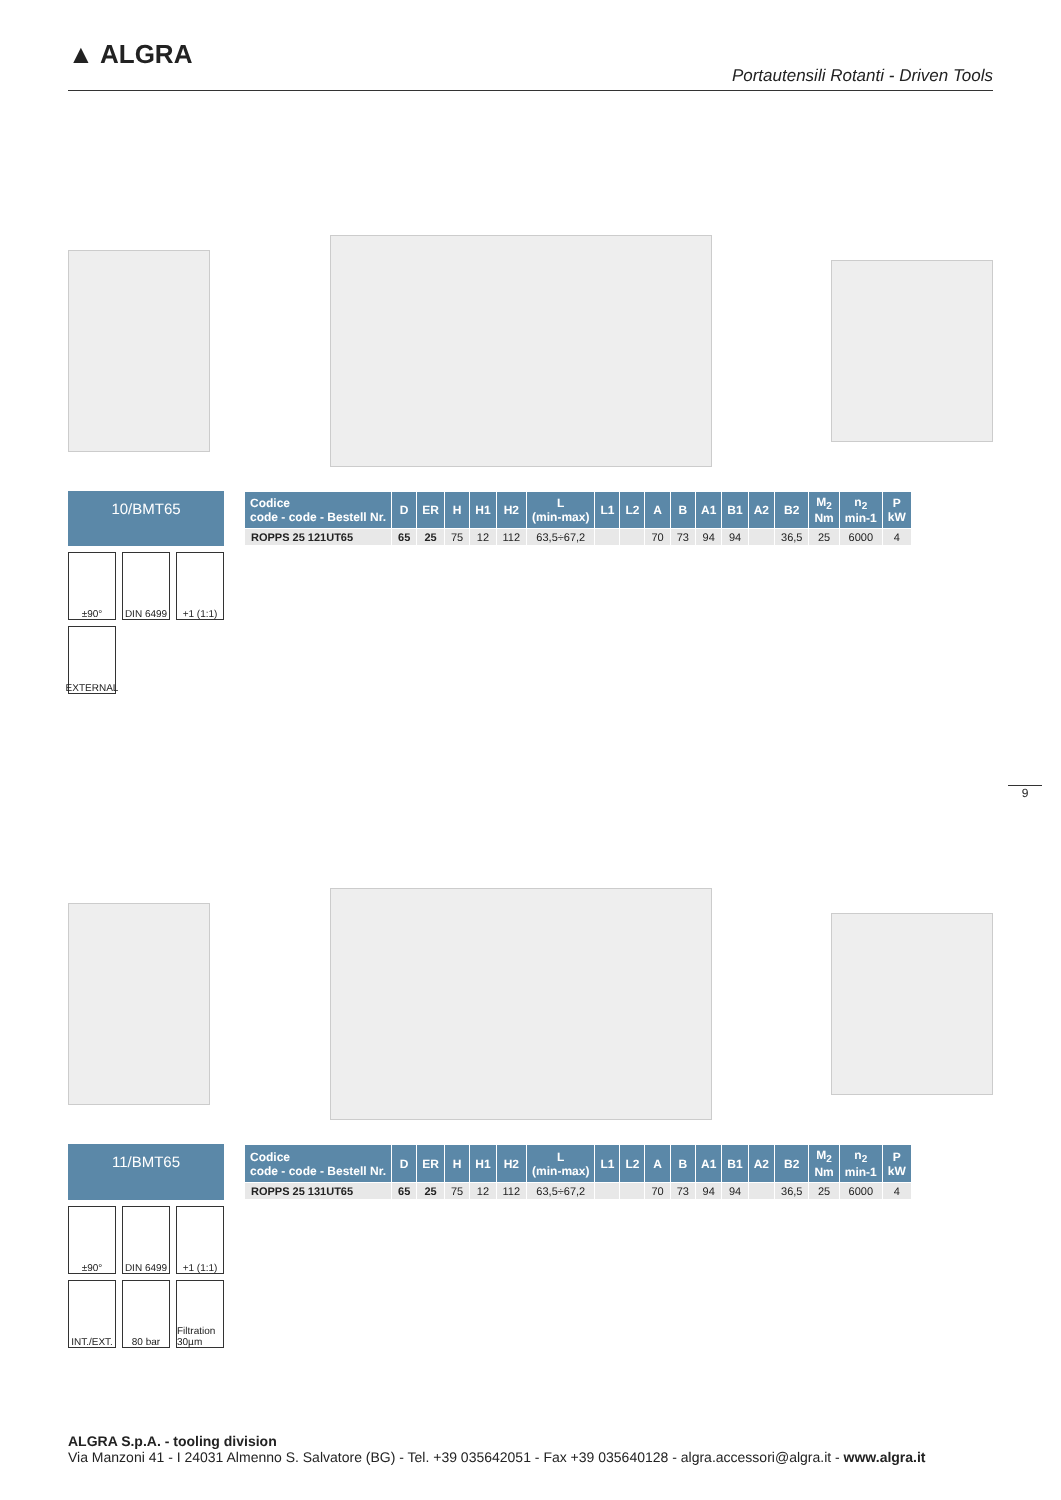▲ ALGRA
Portautensili Rotanti - Driven Tools
10/BMT65
| Codice code - code - Bestell Nr. | D | ER | H | H1 | H2 | L (min-max) | L1 | L2 | A | B | A1 | B1 | A2 | B2 | M<sub>2</sub> Nm | n<sub>2</sub> min-1 | P kW |
| --- | --- | --- | --- | --- | --- | --- | --- | --- | --- | --- | --- | --- | --- | --- | --- | --- | --- |
| ROPPS 25 121UT65 | 65 | 25 | 75 | 12 | 112 | 63,5÷67,2 | | | 70 | 73 | 94 | 94 | | 36,5 | 25 | 6000 | 4 |
±90° DIN 6499
+1 (1:1)
EXTERNAL
9
11/BMT65
| Codice code - code - Bestell Nr. | D | ER | H | H1 | H2 | L (min-max) | L1 | L2 | A | B | A1 | B1 | A2 | B2 | M<sub>2</sub> Nm | n<sub>2</sub> min-1 | P kW |
| --- | --- | --- | --- | --- | --- | --- | --- | --- | --- | --- | --- | --- | --- | --- | --- | --- | --- |
| ROPPS 25 131UT65 | 65 | 25 | 75 | 12 | 112 | 63,5÷67,2 | | | 70 | 73 | 94 | 94 | | 36,5 | 25 | 6000 | 4 |
±90° DIN 6499
+1 (1:1)
INT./EXT.
80 bar Filtration 30µm
ALGRA S.p.A. - tooling division
Via Manzoni 41 - I 24031 Almenno S. Salvatore (BG) - Tel. +39 035642051 - Fax +39 035640128 - algra.accessori@algra.it - www.algra.it